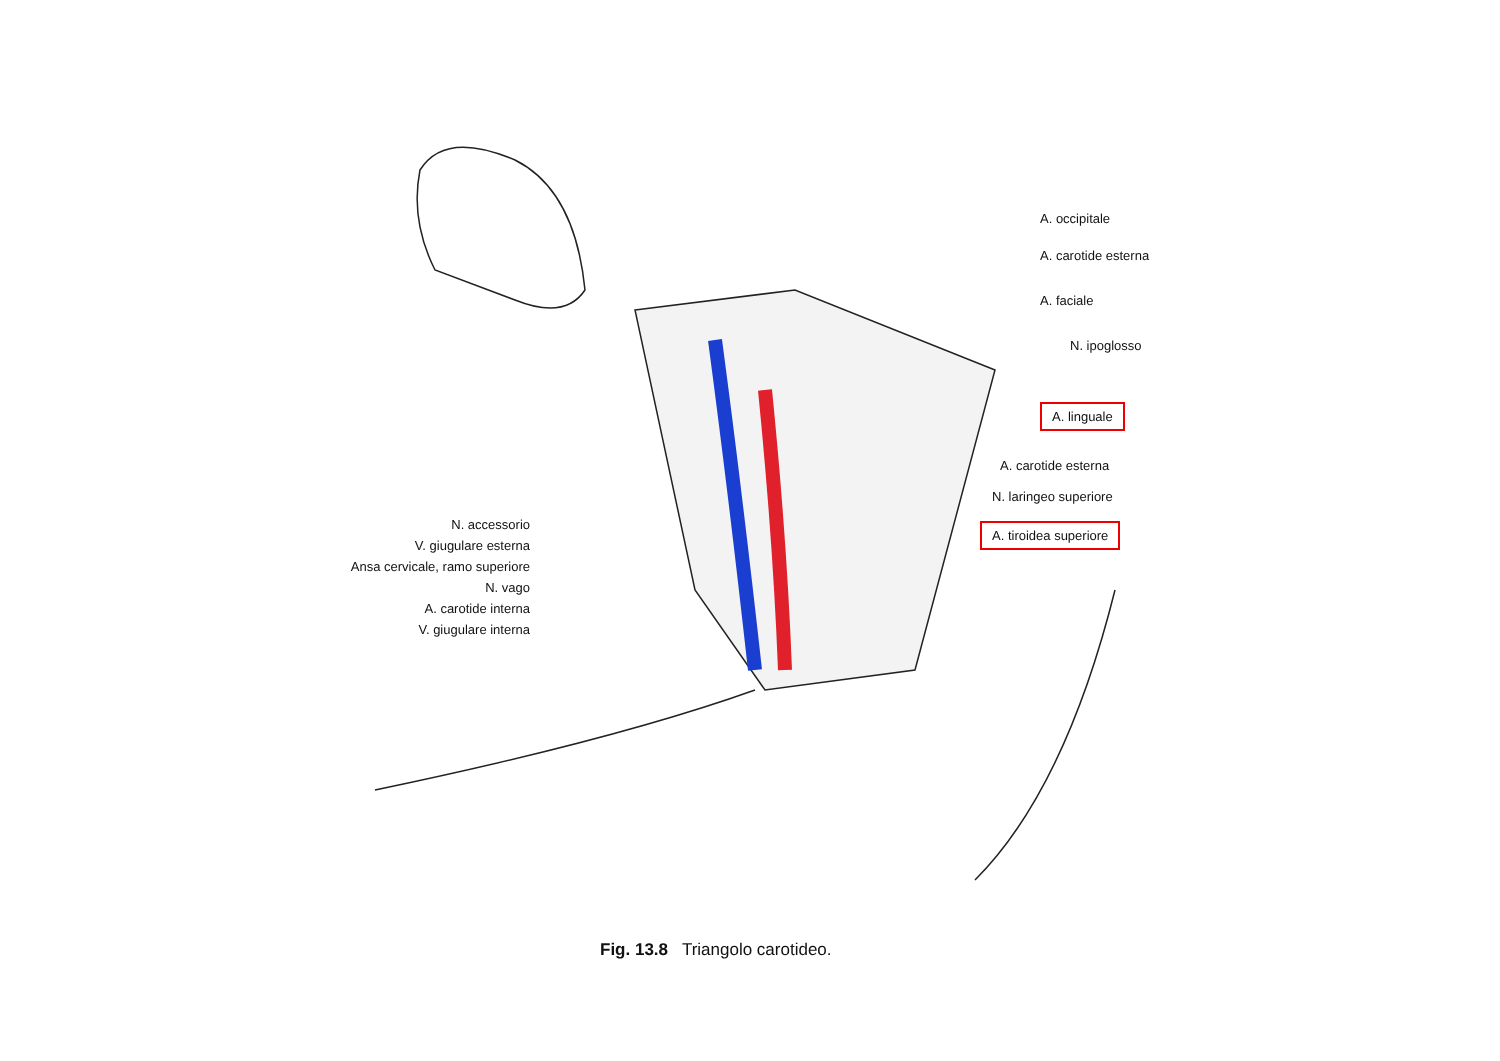N. accessorio
V. giugulare esterna
Ansa cervicale, ramo superiore
N. vago
A. carotide interna
V. giugulare interna
A. occipitale
A. carotide esterna
A. faciale
N. ipoglosso
A. linguale
A. carotide esterna
N. laringeo superiore
A. tiroidea superiore
Fig. 13.8 Triangolo carotideo.